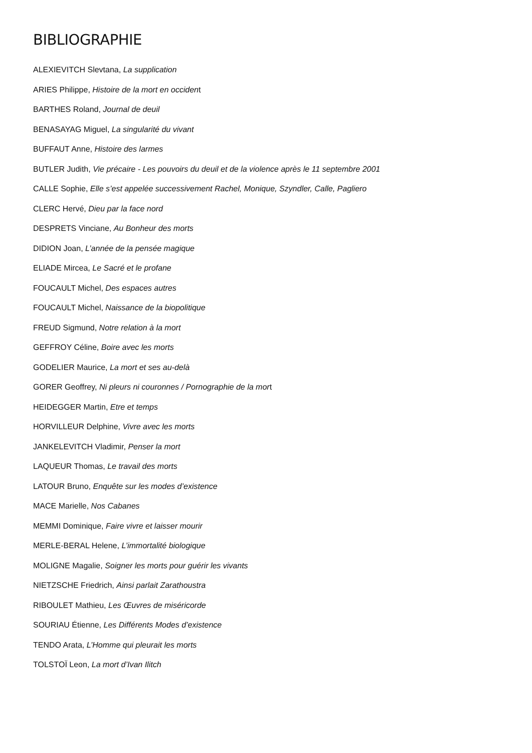BIBLIOGRAPHIE
ALEXIEVITCH Slevtana, La supplication
ARIES Philippe, Histoire de la mort en occident
BARTHES Roland, Journal de deuil
BENASAYAG Miguel, La singularité du vivant
BUFFAUT Anne, Histoire des larmes
BUTLER Judith, Vie précaire - Les pouvoirs du deuil et de la violence après le 11 septembre 2001
CALLE Sophie, Elle s’est appelée successivement Rachel, Monique, Szyndler, Calle, Pagliero
CLERC Hervé, Dieu par la face nord
DESPRETS Vinciane, Au Bonheur des morts
DIDION Joan, L’année de la pensée magique
ELIADE Mircea, Le Sacré et le profane
FOUCAULT Michel, Des espaces autres
FOUCAULT Michel, Naissance de la biopolitique
FREUD Sigmund, Notre relation à la mort
GEFFROY Céline, Boire avec les morts
GODELIER Maurice, La mort et ses au-delà
GORER Geoffrey, Ni pleurs ni couronnes / Pornographie de la mort
HEIDEGGER Martin, Etre et temps
HORVILLEUR Delphine, Vivre avec les morts
JANKELEVITCH Vladimir, Penser la mort
LAQUEUR Thomas, Le travail des morts
LATOUR Bruno, Enquête sur les modes d’existence
MACE Marielle, Nos Cabanes
MEMMI Dominique, Faire vivre et laisser mourir
MERLE-BERAL Helene, L’immortalité biologique
MOLIGNE Magalie, Soigner les morts pour guérir les vivants
NIETZSCHE Friedrich, Ainsi parlait Zarathoustra
RIBOULET Mathieu, Les Œuvres de miséricorde
SOURIAU Étienne, Les Différents Modes d’existence
TENDO Arata, L’Homme qui pleurait les morts
TOLSTOÏ Leon, La mort d’Ivan Ilitch